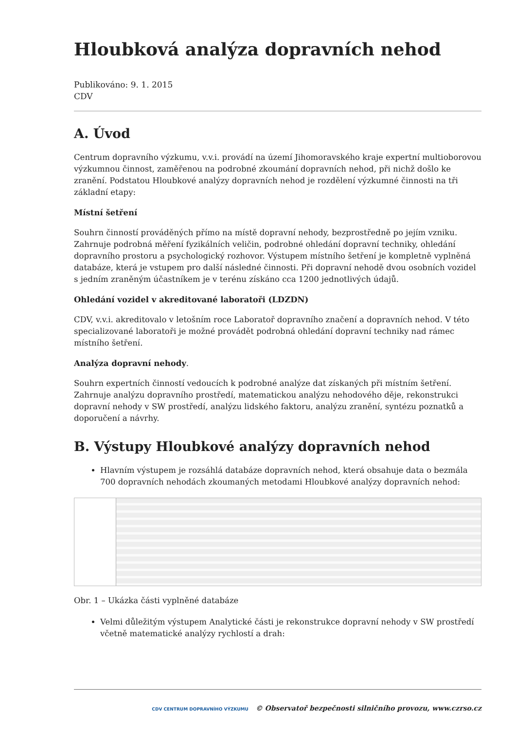Hloubková analýza dopravních nehod
Publikováno: 9. 1. 2015
CDV
A. Úvod
Centrum dopravního výzkumu, v.v.i. provádí na území Jihomoravského kraje expertní multioborovou výzkumnou činnost, zaměřenou na podrobné zkoumání dopravních nehod, při nichž došlo ke zranění. Podstatou Hloubkové analýzy dopravních nehod je rozdělení výzkumné činnosti na tři základní etapy:
Místní šetření
Souhrn činností prováděných přímo na místě dopravní nehody, bezprostředně po jejím vzniku. Zahrnuje podrobná měření fyzikálních veličin, podrobné ohledání dopravní techniky, ohledání dopravního prostoru a psychologický rozhovor. Výstupem místního šetření je kompletně vyplněná databáze, která je vstupem pro další následné činnosti. Při dopravní nehodě dvou osobních vozidel s jedním zraněným účastníkem je v terénu získáno cca 1200 jednotlivých údajů.
Ohledání vozidel v akreditované laboratoři (LDZDN)
CDV, v.v.i. akreditovalo v letošním roce Laboratoř dopravního značení a dopravních nehod. V této specializované laboratoři je možné provádět podrobná ohledání dopravní techniky nad rámec místního šetření.
Analýza dopravní nehody.
Souhrn expertních činností vedoucích k podrobné analýze dat získaných při místním šetření. Zahrnuje analýzu dopravního prostředí, matematickou analýzu nehodového děje, rekonstrukci dopravní nehody v SW prostředí, analýzu lidského faktoru, analýzu zranění, syntézu poznatků a doporučení a návrhy.
B. Výstupy Hloubkové analýzy dopravních nehod
Hlavním výstupem je rozsáhlá databáze dopravních nehod, která obsahuje data o bezmála 700 dopravních nehodách zkoumaných metodami Hloubkové analýzy dopravních nehod:
Obr. 1 – Ukázka části vyplněné databáze
Velmi důležitým výstupem Analytické části je rekonstrukce dopravní nehody v SW prostředí včetně matematické analýzy rychlostí a drah:
CDV CENTRUM DOPRAVNÍHO VÝZKUMU © Observatoř bezpečnosti silničního provozu, www.czrso.cz